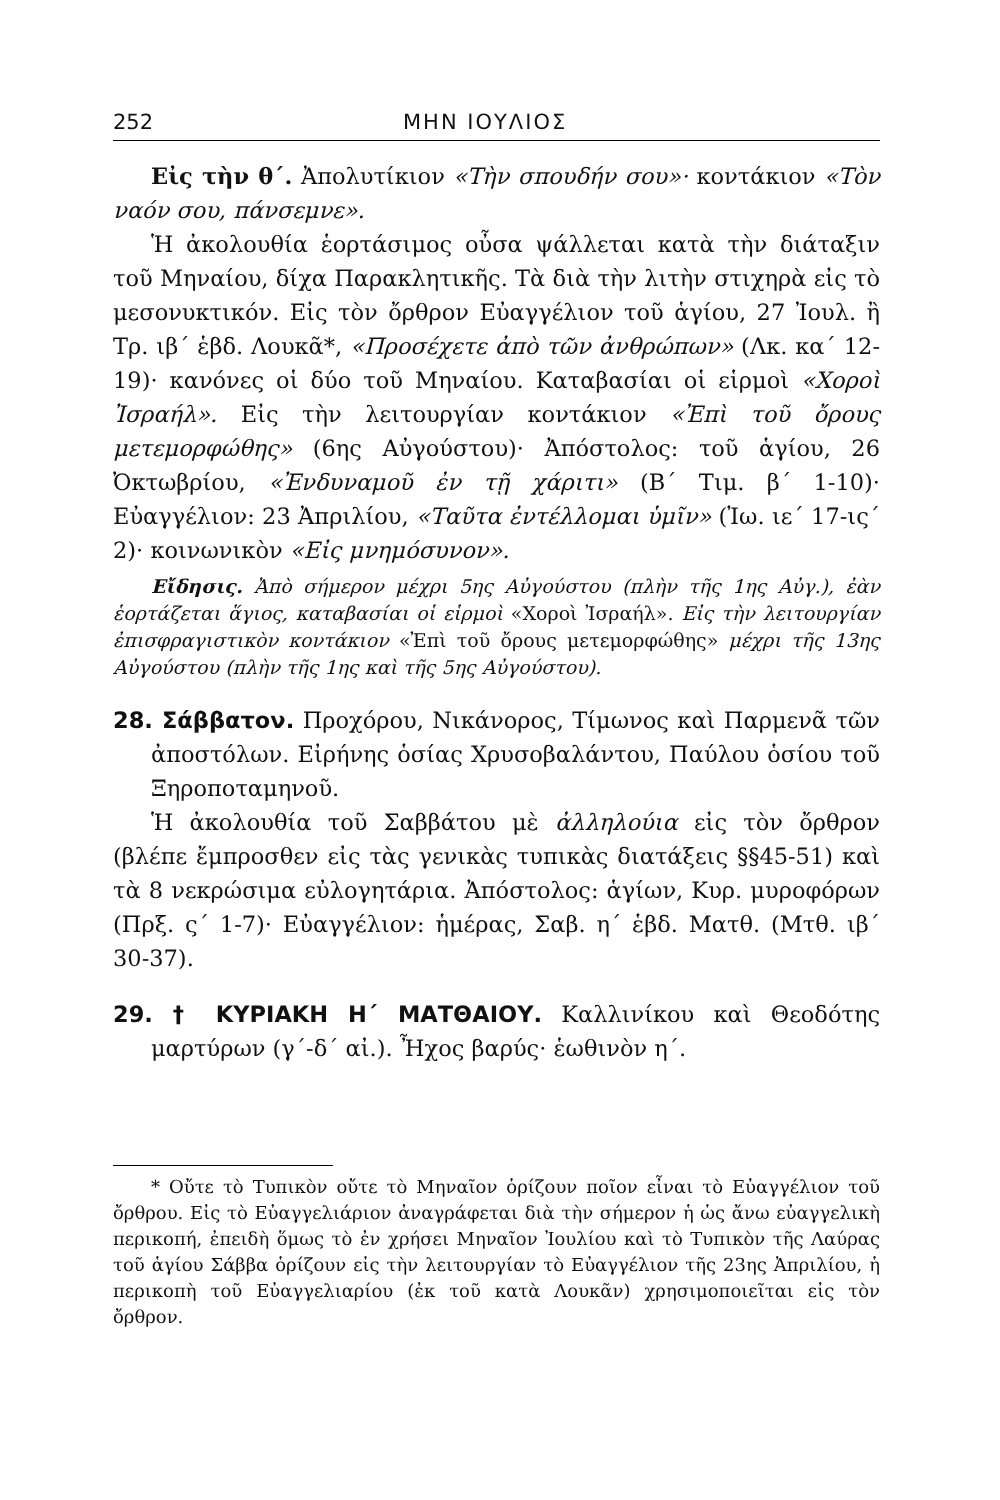252 ΜΗΝ ΙΟΥΛΙΟΣ
Εἰς τὴν θ´. Ἀπολυτίκιον «Τὴν σπουδήν σου»· κοντάκιον «Τὸν ναόν σου, πάνσεμνε».
Ἡ ἀκολουθία ἑορτάσιμος οὖσα ψάλλεται κατὰ τὴν διάταξιν τοῦ Μηναίου, δίχα Παρακλητικῆς. Τὰ διὰ τὴν λιτὴν στιχηρὰ εἰς τὸ μεσονυκτικόν. Εἰς τὸν ὄρθρον Εὐαγγέλιον τοῦ ἁγίου, 27 Ἰουλ. ἢ Τρ. ιβ´ ἑβδ. Λουκᾶ*, «Προσέχετε ἀπὸ τῶν ἀνθρώπων» (Λκ. κα´ 12-19)· κανόνες οἱ δύο τοῦ Μηναίου. Καταβασίαι οἱ εἱρμοὶ «Χοροὶ Ἰσραήλ». Εἰς τὴν λειτουργίαν κοντάκιον «Ἐπὶ τοῦ ὄρους μετεμορφώθης» (6ης Αὐγούστου)· Ἀπόστολος: τοῦ ἁγίου, 26 Ὀκτωβρίου, «Ἐνδυναμοῦ ἐν τῇ χάριτι» (Β´ Τιμ. β´ 1-10)· Εὐαγγέλιον: 23 Ἀπριλίου, «Ταῦτα ἐντέλλομαι ὑμῖν» (Ἰω. ιε´ 17-ις´ 2)· κοινωνικὸν «Εἰς μνημόσυνον».
Εἴδησις. Ἀπὸ σήμερον μέχρι 5ης Αὐγούστου (πλὴν τῆς 1ης Αὐγ.), ἐὰν ἑορτάζεται ἅγιος, καταβασίαι οἱ εἱρμοὶ «Χοροὶ Ἰσραήλ». Εἰς τὴν λειτουργίαν ἐπισφραγιστικὸν κοντάκιον «Ἐπὶ τοῦ ὄρους μετεμορφώθης» μέχρι τῆς 13ης Αὐγούστου (πλὴν τῆς 1ης καὶ τῆς 5ης Αὐγούστου).
28. Σάββατον. Προχόρου, Νικάνορος, Τίμωνος καὶ Παρμενᾶ τῶν ἀποστόλων. Εἰρήνης ὁσίας Χρυσοβαλάντου, Παύλου ὁσίου τοῦ Ξηροποταμηνοῦ.
Ἡ ἀκολουθία τοῦ Σαββάτου μὲ ἀλληλούια εἰς τὸν ὄρθρον (βλέπε ἔμπροσθεν εἰς τὰς γενικὰς τυπικὰς διατάξεις §§45-51) καὶ τὰ 8 νεκρώσιμα εὐλογητάρια. Ἀπόστολος: ἁγίων, Κυρ. μυροφόρων (Πρξ. ς´ 1-7)· Εὐαγγέλιον: ἡμέρας, Σαβ. η´ ἑβδ. Ματθ. (Μτθ. ιβ´ 30-37).
29. † ΚΥΡΙΑΚΗ Η´ ΜΑΤΘΑΙΟΥ. Καλλινίκου καὶ Θεοδότης μαρτύρων (γ´-δ´ αἰ.). Ἦχος βαρύς· ἑωθινὸν η´.
* Οὔτε τὸ Τυπικὸν οὔτε τὸ Μηναῖον ὁρίζουν ποῖον εἶναι τὸ Εὐαγγέλιον τοῦ ὄρθρου. Εἰς τὸ Εὐαγγελιάριον ἀναγράφεται διὰ τὴν σήμερον ἡ ὡς ἄνω εὐαγγελικὴ περικοπή, ἐπειδὴ ὅμως τὸ ἐν χρήσει Μηναῖον Ἰουλίου καὶ τὸ Τυπικὸν τῆς Λαύρας τοῦ ἁγίου Σάββα ὁρίζουν εἰς τὴν λειτουργίαν τὸ Εὐαγγέλιον τῆς 23ης Ἀπριλίου, ἡ περικοπὴ τοῦ Εὐαγγελιαρίου (ἐκ τοῦ κατὰ Λουκᾶν) χρησιμοποιεῖται εἰς τὸν ὄρθρον.